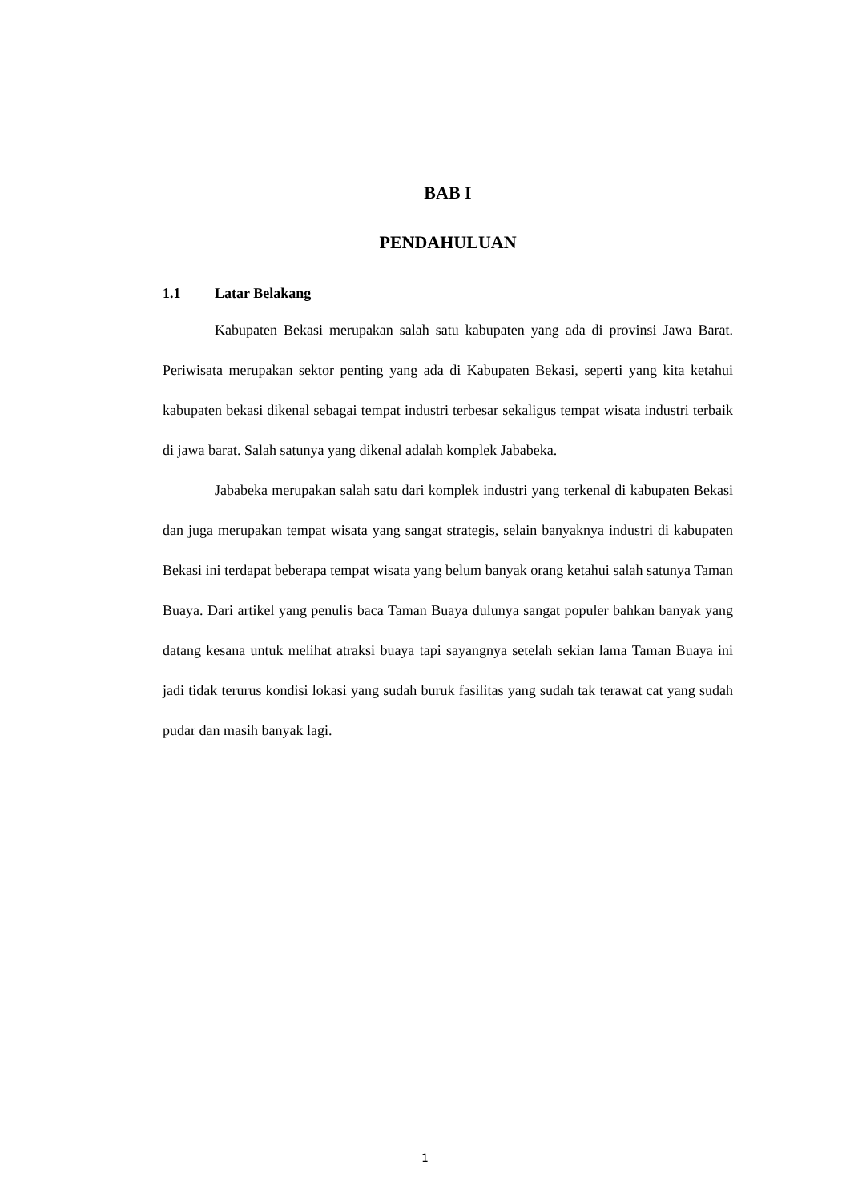BAB I
PENDAHULUAN
1.1 Latar Belakang
Kabupaten Bekasi merupakan salah satu kabupaten yang ada di provinsi Jawa Barat. Periwisata merupakan sektor penting yang ada di Kabupaten Bekasi, seperti yang kita ketahui kabupaten bekasi dikenal sebagai tempat industri terbesar sekaligus tempat wisata industri terbaik di jawa barat. Salah satunya yang dikenal adalah komplek Jababeka.
Jababeka merupakan salah satu dari komplek industri yang terkenal di kabupaten Bekasi dan juga merupakan tempat wisata yang sangat strategis, selain banyaknya industri di kabupaten Bekasi ini terdapat beberapa tempat wisata yang belum banyak orang ketahui salah satunya Taman Buaya. Dari artikel yang penulis baca Taman Buaya dulunya sangat populer bahkan banyak yang datang kesana untuk melihat atraksi buaya tapi sayangnya setelah sekian lama Taman Buaya ini jadi tidak terurus kondisi lokasi yang sudah buruk fasilitas yang sudah tak terawat cat yang sudah pudar dan masih banyak lagi.
1